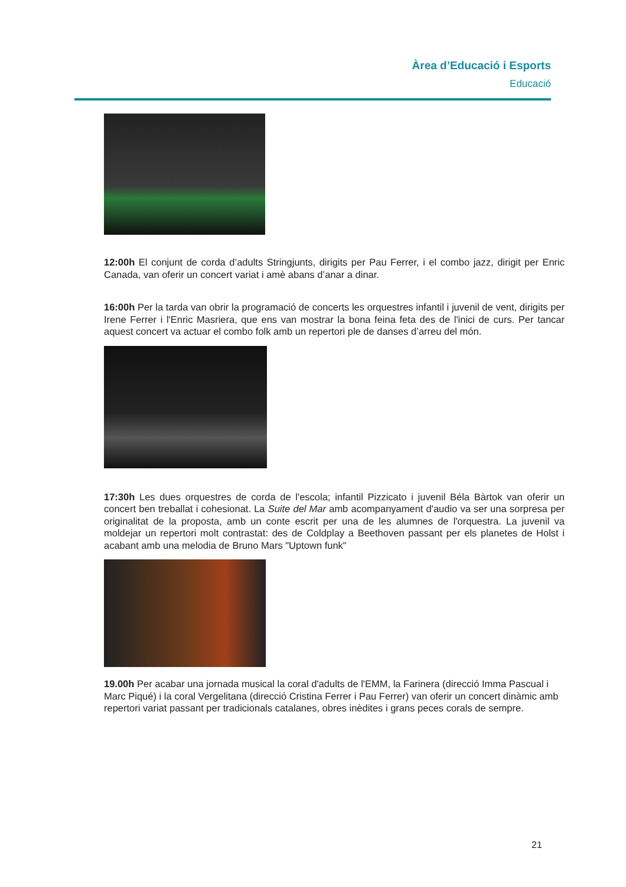Àrea d’Educació i Esports
Educació
12:00h El conjunt de corda d’adults Stringjunts, dirigits per Pau Ferrer, i el combo jazz, dirigit per Enric Canada, van oferir un concert variat i amè abans d’anar a dinar.
16:00h Per la tarda van obrir la programació de concerts les orquestres infantil i juvenil de vent, dirigits per Irene Ferrer i l'Enric Masriera, que ens van mostrar la bona feina feta des de l'inici de curs. Per tancar aquest concert va actuar el combo folk amb un repertori ple de danses d’arreu del món.
17:30h Les dues orquestres de corda de l'escola; infantil Pizzicato i juvenil Béla Bàrtok van oferir un concert ben treballat i cohesionat. La Suite del Mar amb acompanyament d'audio va ser una sorpresa per originalitat de la proposta, amb un conte escrit per una de les alumnes de l'orquestra. La juvenil va moldejar un repertori molt contrastat: des de Coldplay a Beethoven passant per els planetes de Holst i acabant amb una melodia de Bruno Mars "Uptown funk"
19.00h Per acabar una jornada musical la coral d'adults de l'EMM, la Farinera (direcció Imma Pascual i Marc Piqué) i la coral Vergelitana (direcció Cristina Ferrer i Pau Ferrer) van oferir un concert dinàmic amb repertori variat passant per tradicionals catalanes, obres inèdites i grans peces corals de sempre.
21